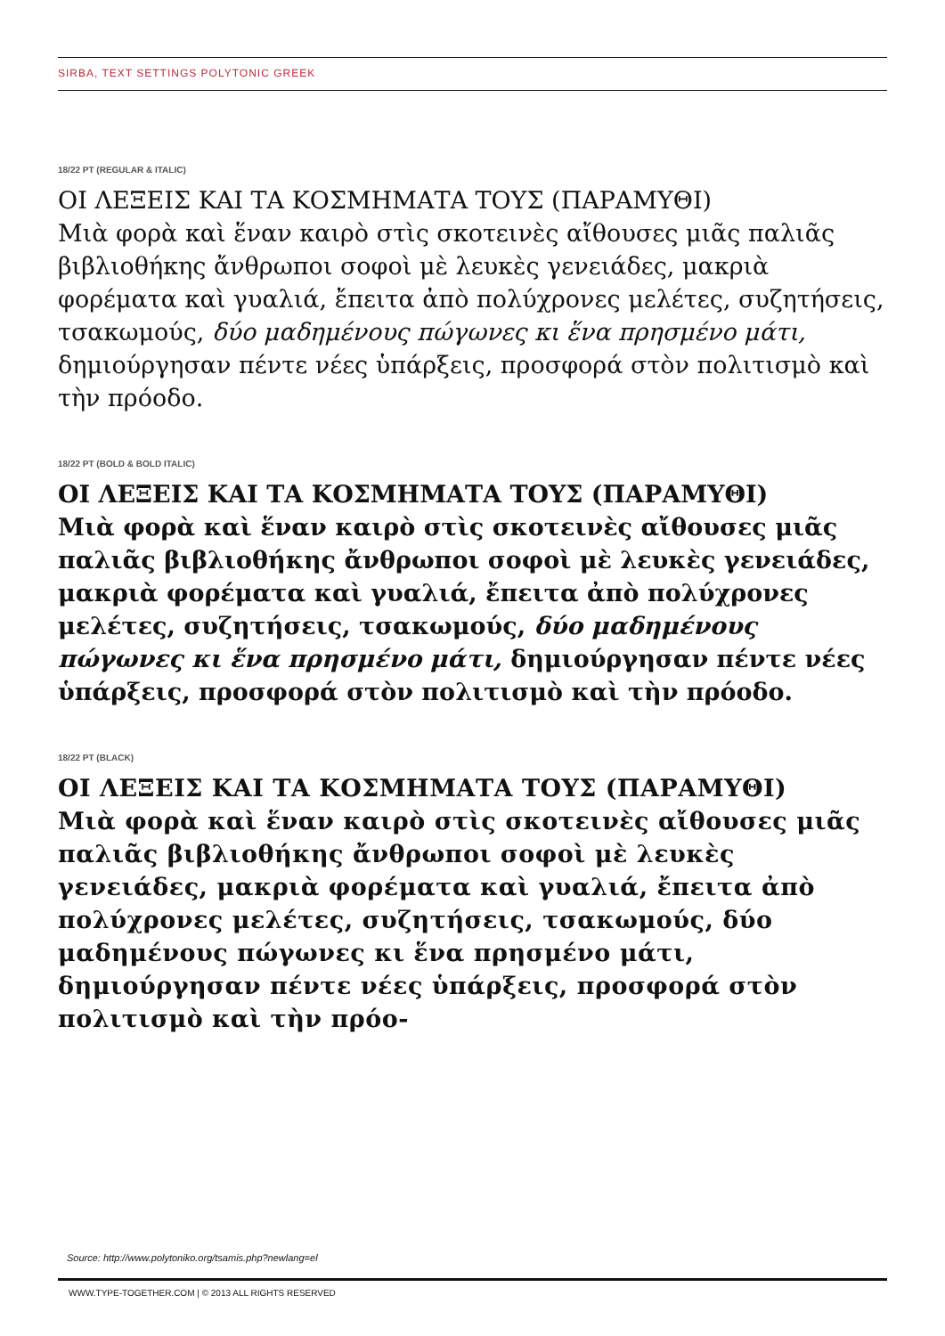SIRBA, TEXT SETTINGS POLYTONIC GREEK
18/22 PT (REGULAR & ITALIC)
ΟΙ ΛΕΞΕΙΣ ΚΑΙ ΤΑ ΚΟΣΜΗΜΑΤΑ ΤΟΥΣ (ΠΑΡΑΜΥΘΙ)
Μιὰ φορὰ καὶ ἕναν καιρὸ στὶς σκοτεινὲς αἴθουσες μιᾶς παλιᾶς βιβλιοθήκης ἄνθρωποι σοφοὶ μὲ λευκὲς γενειάδες, μακριὰ φορέματα καὶ γυαλιά, ἔπειτα ἀπὸ πολύχρονες μελέτες, συζητήσεις, τσακωμούς, δύο μαδημένους πώγωνες κι ἕνα πρησμένο μάτι, δημιούργησαν πέντε νέες ὑπάρξεις, προσφορά στὸν πολιτισμὸ καὶ τὴν πρόοδο.
18/22 PT (BOLD & BOLD ITALIC)
ΟΙ ΛΕΞΕΙΣ ΚΑΙ ΤΑ ΚΟΣΜΗΜΑΤΑ ΤΟΥΣ (ΠΑΡΑΜΥΘΙ)
Μιὰ φορὰ καὶ ἕναν καιρὸ στὶς σκοτεινὲς αἴθουσες μιᾶς παλιᾶς βιβλιοθήκης ἄνθρωποι σοφοὶ μὲ λευκὲς γενειάδες, μακριὰ φορέματα καὶ γυαλιά, ἔπειτα ἀπὸ πολύχρονες μελέτες, συζητήσεις, τσακωμούς, δύο μαδημένους πώγωνες κι ἕνα πρησμένο μάτι, δημιούργησαν πέντε νέες ὑπάρξεις, προσφορά στὸν πολιτισμὸ καὶ τὴν πρόοδο.
18/22 PT (BLACK)
ΟΙ ΛΕΞΕΙΣ ΚΑΙ ΤΑ ΚΟΣΜΗΜΑΤΑ ΤΟΥΣ (ΠΑΡΑΜΥΘΙ)
Μιὰ φορὰ καὶ ἕναν καιρὸ στὶς σκοτεινὲς αἴθουσες μιᾶς παλιᾶς βιβλιοθήκης ἄνθρωποι σοφοὶ μὲ λευκὲς γενειάδες, μακριὰ φορέματα καὶ γυαλιά, ἔπειτα ἀπὸ πολύχρονες μελέτες, συζητήσεις, τσακωμούς, δύο μαδημένους πώγωνες κι ἕνα πρησμένο μάτι, δημιούργησαν πέντε νέες ὑπάρξεις, προσφορά στὸν πολιτισμὸ καὶ τὴν πρόο-
Source: http://www.polytoniko.org/tsamis.php?newlang=el
WWW.TYPE-TOGETHER.COM | © 2013 ALL RIGHTS RESERVED